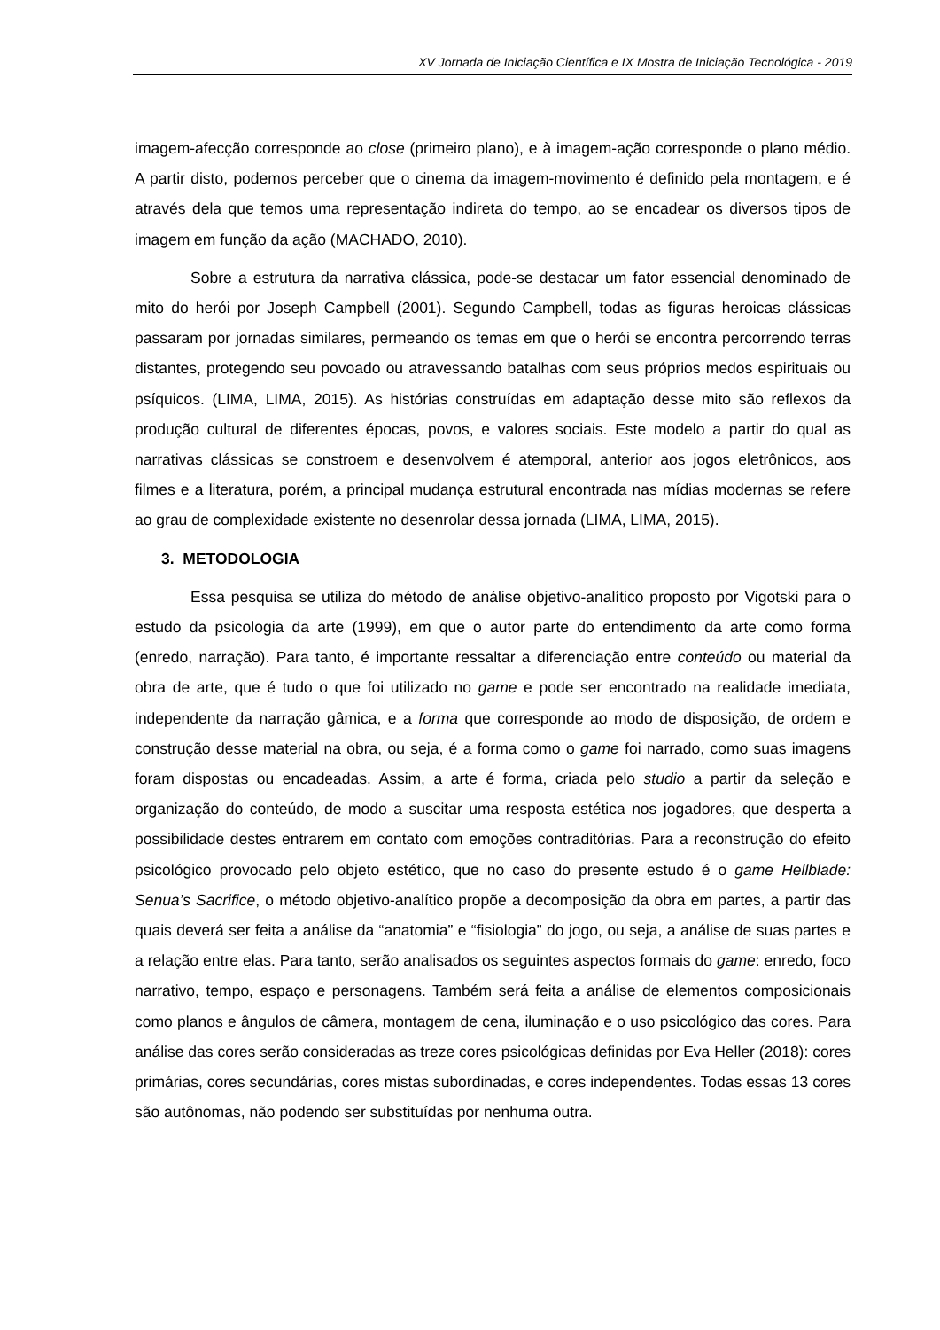XV Jornada de Iniciação Científica e IX Mostra de Iniciação Tecnológica - 2019
imagem-afecção corresponde ao close (primeiro plano), e à imagem-ação corresponde o plano médio. A partir disto, podemos perceber que o cinema da imagem-movimento é definido pela montagem, e é através dela que temos uma representação indireta do tempo, ao se encadear os diversos tipos de imagem em função da ação (MACHADO, 2010).
Sobre a estrutura da narrativa clássica, pode-se destacar um fator essencial denominado de mito do herói por Joseph Campbell (2001). Segundo Campbell, todas as figuras heroicas clássicas passaram por jornadas similares, permeando os temas em que o herói se encontra percorrendo terras distantes, protegendo seu povoado ou atravessando batalhas com seus próprios medos espirituais ou psíquicos. (LIMA, LIMA, 2015). As histórias construídas em adaptação desse mito são reflexos da produção cultural de diferentes épocas, povos, e valores sociais. Este modelo a partir do qual as narrativas clássicas se constroem e desenvolvem é atemporal, anterior aos jogos eletrônicos, aos filmes e a literatura, porém, a principal mudança estrutural encontrada nas mídias modernas se refere ao grau de complexidade existente no desenrolar dessa jornada (LIMA, LIMA, 2015).
3. METODOLOGIA
Essa pesquisa se utiliza do método de análise objetivo-analítico proposto por Vigotski para o estudo da psicologia da arte (1999), em que o autor parte do entendimento da arte como forma (enredo, narração). Para tanto, é importante ressaltar a diferenciação entre conteúdo ou material da obra de arte, que é tudo o que foi utilizado no game e pode ser encontrado na realidade imediata, independente da narração gâmica, e a forma que corresponde ao modo de disposição, de ordem e construção desse material na obra, ou seja, é a forma como o game foi narrado, como suas imagens foram dispostas ou encadeadas. Assim, a arte é forma, criada pelo studio a partir da seleção e organização do conteúdo, de modo a suscitar uma resposta estética nos jogadores, que desperta a possibilidade destes entrarem em contato com emoções contraditórias. Para a reconstrução do efeito psicológico provocado pelo objeto estético, que no caso do presente estudo é o game Hellblade: Senua’s Sacrifice, o método objetivo-analítico propõe a decomposição da obra em partes, a partir das quais deverá ser feita a análise da “anatomia” e “fisiologia” do jogo, ou seja, a análise de suas partes e a relação entre elas. Para tanto, serão analisados os seguintes aspectos formais do game: enredo, foco narrativo, tempo, espaço e personagens. Também será feita a análise de elementos composicionais como planos e ângulos de câmera, montagem de cena, iluminação e o uso psicológico das cores. Para análise das cores serão consideradas as treze cores psicológicas definidas por Eva Heller (2018): cores primárias, cores secundárias, cores mistas subordinadas, e cores independentes. Todas essas 13 cores são autônomas, não podendo ser substituídas por nenhuma outra.